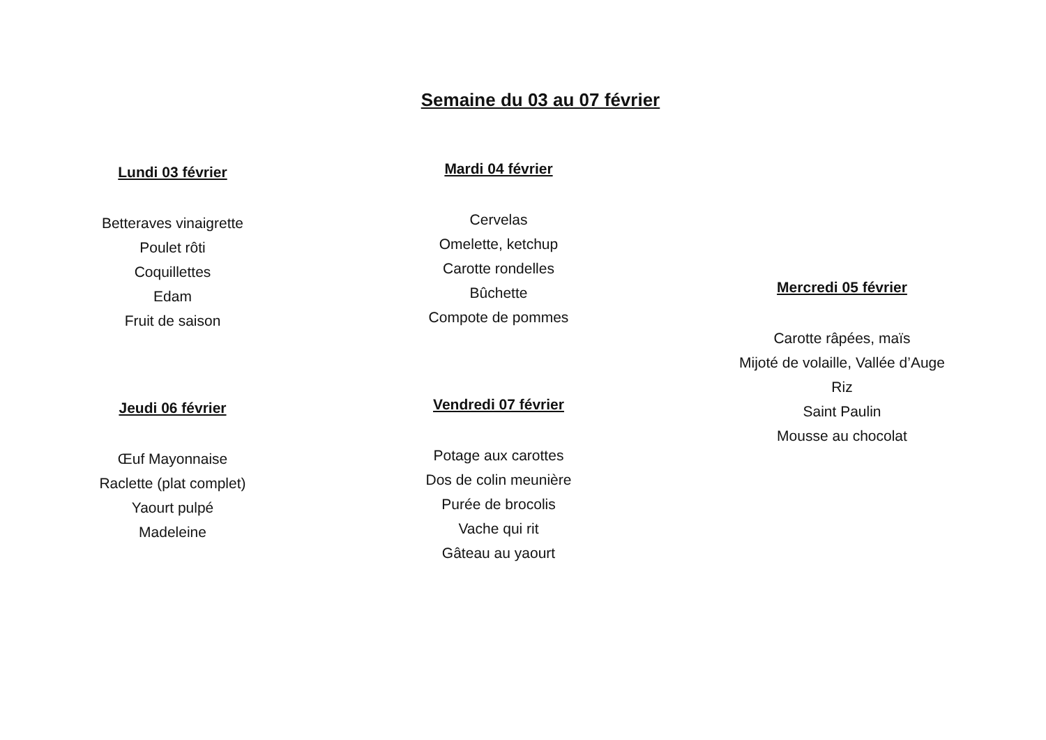Semaine du 03 au 07 février
Lundi 03 février
Betteraves vinaigrette
Poulet rôti
Coquillettes
Edam
Fruit de saison
Jeudi 06 février
Œuf Mayonnaise
Raclette (plat complet)
Yaourt pulpé
Madeleine
Mardi 04 février
Cervelas
Omelette, ketchup
Carotte rondelles
Bûchette
Compote de pommes
Vendredi 07 février
Potage aux carottes
Dos de colin meunière
Purée de brocolis
Vache qui rit
Gâteau au yaourt
Mercredi 05 février
Carotte râpées, maïs
Mijoté de volaille, Vallée d’Auge
Riz
Saint Paulin
Mousse au chocolat